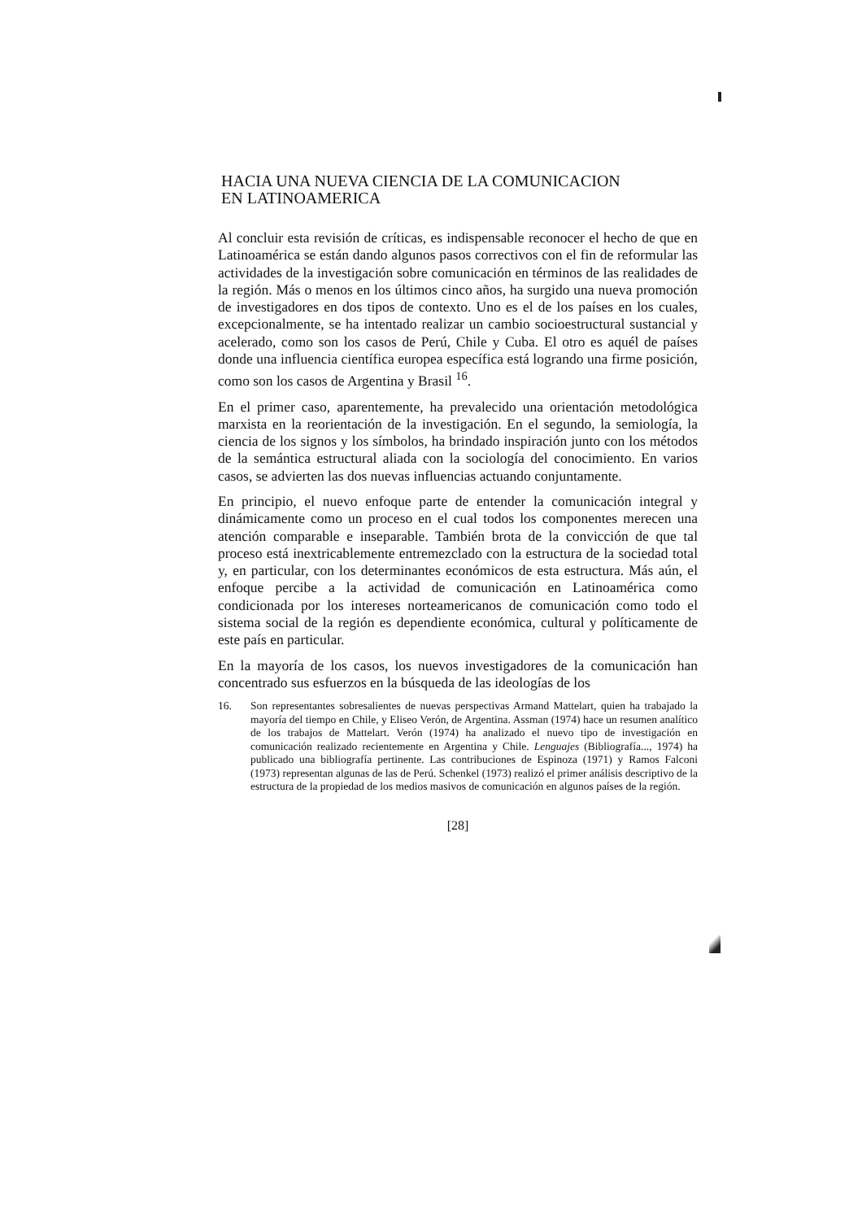HACIA UNA NUEVA CIENCIA DE LA COMUNICACION
EN LATINOAMERICA
Al concluir esta revisión de críticas, es indispensable reconocer el hecho de que en Latinoamérica se están dando algunos pasos correctivos con el fin de reformular las actividades de la investigación sobre comunicación en términos de las realidades de la región. Más o menos en los últimos cinco años, ha surgido una nueva promoción de investigadores en dos tipos de contexto. Uno es el de los países en los cuales, excepcionalmente, se ha intentado realizar un cambio socioestructural sustancial y acelerado, como son los casos de Perú, Chile y Cuba. El otro es aquél de países donde una influencia científica europea específica está logrando una firme posición, como son los casos de Argentina y Brasil <sup>16</sup>.
En el primer caso, aparentemente, ha prevalecido una orientación metodológica marxista en la reorientación de la investigación. En el segundo, la semiología, la ciencia de los signos y los símbolos, ha brindado inspiración junto con los métodos de la semántica estructural aliada con la sociología del conocimiento. En varios casos, se advierten las dos nuevas influencias actuando conjuntamente.
En principio, el nuevo enfoque parte de entender la comunicación integral y dinámicamente como un proceso en el cual todos los componentes merecen una atención comparable e inseparable. También brota de la convicción de que tal proceso está inextricablemente entremezclado con la estructura de la sociedad total y, en particular, con los determinantes económicos de esta estructura. Más aún, el enfoque percibe a la actividad de comunicación en Latinoamérica como condicionada por los intereses norteamericanos de comunicación como todo el sistema social de la región es dependiente económica, cultural y políticamente de este país en particular.
En la mayoría de los casos, los nuevos investigadores de la comunicación han concentrado sus esfuerzos en la búsqueda de las ideologías de los
16. Son representantes sobresalientes de nuevas perspectivas Armand Mattelart, quien ha trabajado la mayoría del tiempo en Chile, y Eliseo Verón, de Argentina. Assman (1974) hace un resumen analítico de los trabajos de Mattelart. Verón (1974) ha analizado el nuevo tipo de investigación en comunicación realizado recientemente en Argentina y Chile. Lenguajes (Bibliografía..., 1974) ha publicado una bibliografía pertinente. Las contribuciones de Espinoza (1971) y Ramos Falconi (1973) representan algunas de las de Perú. Schenkel (1973) realizó el primer análisis descriptivo de la estructura de la propiedad de los medios masivos de comunicación en algunos países de la región.
[28]